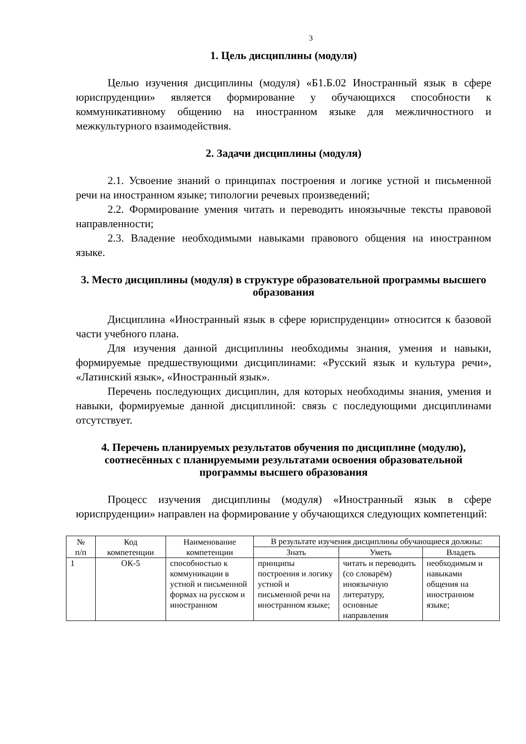3
1. Цель дисциплины (модуля)
Целью изучения дисциплины (модуля) «Б1.Б.02 Иностранный язык в сфере юриспруденции» является формирование у обучающихся способности к коммуникативному общению на иностранном языке для межличностного и межкультурного взаимодействия.
2. Задачи дисциплины (модуля)
2.1. Усвоение знаний о принципах построения и логике устной и письменной речи на иностранном языке; типологии речевых произведений;
2.2. Формирование умения читать и переводить иноязычные тексты правовой направленности;
2.3. Владение необходимыми навыками правового общения на иностранном языке.
3. Место дисциплины (модуля) в структуре образовательной программы высшего образования
Дисциплина «Иностранный язык в сфере юриспруденции» относится к базовой части учебного плана.
Для изучения данной дисциплины необходимы знания, умения и навыки, формируемые предшествующими дисциплинами: «Русский язык и культура речи», «Латинский язык», «Иностранный язык».
Перечень последующих дисциплин, для которых необходимы знания, умения и навыки, формируемые данной дисциплиной: связь с последующими дисциплинами отсутствует.
4. Перечень планируемых результатов обучения по дисциплине (модулю), соотнесённых с планируемыми результатами освоения образовательной программы высшего образования
Процесс изучения дисциплины (модуля) «Иностранный язык в сфере юриспруденции» направлен на формирование у обучающихся следующих компетенций:
| № п/п | Код компетенции | Наименование компетенции | В результате изучения дисциплины обучающиеся должны: | | |
| | | | Знать | Уметь | Владеть |
| 1 | ОК-5 | способностью к коммуникации в устной и письменной формах на русском и иностранном | принципы построения и логику устной и письменной речи на иностранном языке; | читать и переводить (со словарём) иноязычную литературу, основные направления | необходимым и навыками общения на иностранном языке; |